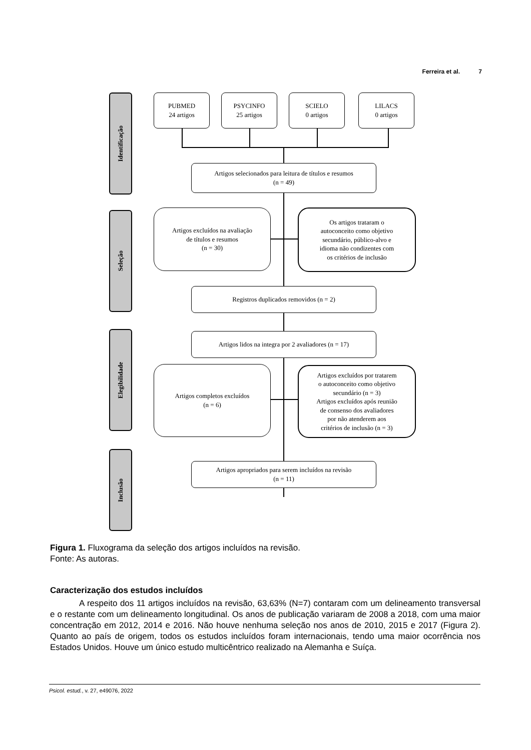Ferreira et al. 7
Identificação
Seleção
Elegibilidade
Inclusão
PUBMED
24 artigos
PSYCINFO
25 artigos
SCIELO
0 artigos
LILACS
0 artigos
Artigos selecionados para leitura de títulos e resumos
(n = 49)
Artigos excluídos na avaliação
de títulos e resumos
(n = 30)
Os artigos trataram o
autoconceito como objetivo
secundário, público-alvo e
idioma não condizentes com
os critérios de inclusão
Registros duplicados removidos (n = 2)
Artigos lidos na integra por 2 avaliadores (n = 17)
Artigos completos excluídos
(n = 6)
Artigos excluídos por tratarem
o autoconceito como objetivo
secundário (n = 3)
Artigos excluídos após reunião
de consenso dos avaliadores
por não atenderem aos
critérios de inclusão (n = 3)
Artigos apropriados para serem incluídos na revisão
(n = 11)
Figura 1. Fluxograma da seleção dos artigos incluídos na revisão.
Fonte: As autoras.
Caracterização dos estudos incluídos
A respeito dos 11 artigos incluídos na revisão, 63,63% (N=7) contaram com um delineamento transversal e o restante com um delineamento longitudinal. Os anos de publicação variaram de 2008 a 2018, com uma maior concentração em 2012, 2014 e 2016. Não houve nenhuma seleção nos anos de 2010, 2015 e 2017 (Figura 2). Quanto ao país de origem, todos os estudos incluídos foram internacionais, tendo uma maior ocorrência nos Estados Unidos. Houve um único estudo multicêntrico realizado na Alemanha e Suíça.
Psicol. estud., v. 27, e49076, 2022